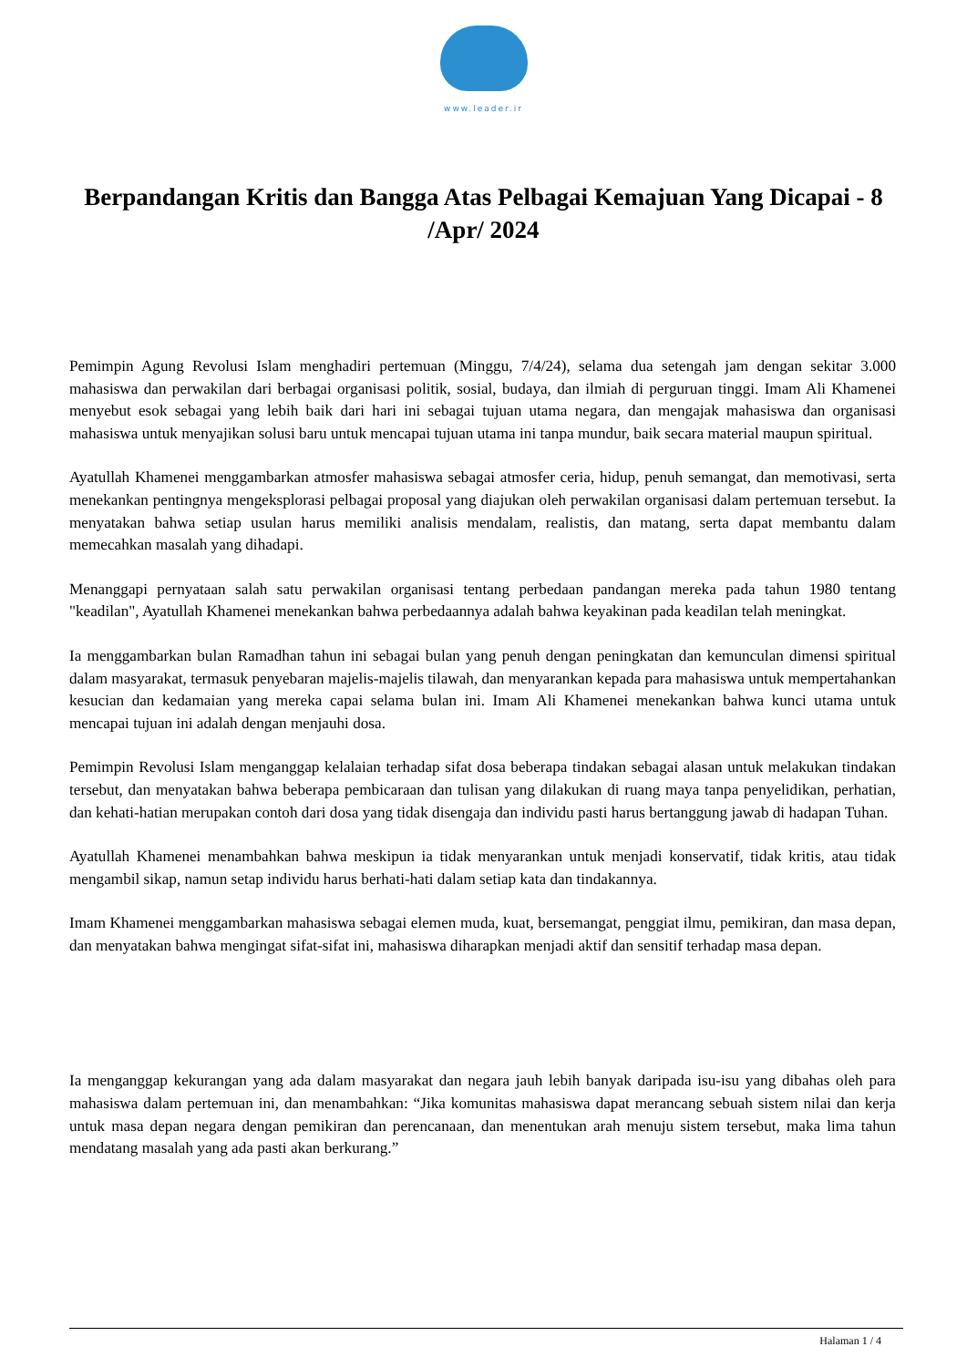www.leader.ir
Berpandangan Kritis dan Bangga Atas Pelbagai Kemajuan Yang Dicapai - 8 /Apr/ 2024
Pemimpin Agung Revolusi Islam menghadiri pertemuan (Minggu, 7/4/24), selama dua setengah jam dengan sekitar 3.000 mahasiswa dan perwakilan dari berbagai organisasi politik, sosial, budaya, dan ilmiah di perguruan tinggi. Imam Ali Khamenei menyebut esok sebagai yang lebih baik dari hari ini sebagai tujuan utama negara, dan mengajak mahasiswa dan organisasi mahasiswa untuk menyajikan solusi baru untuk mencapai tujuan utama ini tanpa mundur, baik secara material maupun spiritual.
Ayatullah Khamenei menggambarkan atmosfer mahasiswa sebagai atmosfer ceria, hidup, penuh semangat, dan memotivasi, serta menekankan pentingnya mengeksplorasi pelbagai proposal yang diajukan oleh perwakilan organisasi dalam pertemuan tersebut. Ia menyatakan bahwa setiap usulan harus memiliki analisis mendalam, realistis, dan matang, serta dapat membantu dalam memecahkan masalah yang dihadapi.
Menanggapi pernyataan salah satu perwakilan organisasi tentang perbedaan pandangan mereka pada tahun 1980 tentang "keadilan", Ayatullah Khamenei menekankan bahwa perbedaannya adalah bahwa keyakinan pada keadilan telah meningkat.
Ia menggambarkan bulan Ramadhan tahun ini sebagai bulan yang penuh dengan peningkatan dan kemunculan dimensi spiritual dalam masyarakat, termasuk penyebaran majelis-majelis tilawah, dan menyarankan kepada para mahasiswa untuk mempertahankan kesucian dan kedamaian yang mereka capai selama bulan ini. Imam Ali Khamenei menekankan bahwa kunci utama untuk mencapai tujuan ini adalah dengan menjauhi dosa.
Pemimpin Revolusi Islam menganggap kelalaian terhadap sifat dosa beberapa tindakan sebagai alasan untuk melakukan tindakan tersebut, dan menyatakan bahwa beberapa pembicaraan dan tulisan yang dilakukan di ruang maya tanpa penyelidikan, perhatian, dan kehati-hatian merupakan contoh dari dosa yang tidak disengaja dan individu pasti harus bertanggung jawab di hadapan Tuhan.
Ayatullah Khamenei menambahkan bahwa meskipun ia tidak menyarankan untuk menjadi konservatif, tidak kritis, atau tidak mengambil sikap, namun setap individu harus berhati-hati dalam setiap kata dan tindakannya.
Imam Khamenei menggambarkan mahasiswa sebagai elemen muda, kuat, bersemangat, penggiat ilmu, pemikiran, dan masa depan, dan menyatakan bahwa mengingat sifat-sifat ini, mahasiswa diharapkan menjadi aktif dan sensitif terhadap masa depan.
Ia menganggap kekurangan yang ada dalam masyarakat dan negara jauh lebih banyak daripada isu-isu yang dibahas oleh para mahasiswa dalam pertemuan ini, dan menambahkan: “Jika komunitas mahasiswa dapat merancang sebuah sistem nilai dan kerja untuk masa depan negara dengan pemikiran dan perencanaan, dan menentukan arah menuju sistem tersebut, maka lima tahun mendatang masalah yang ada pasti akan berkurang.”
Halaman 1 / 4